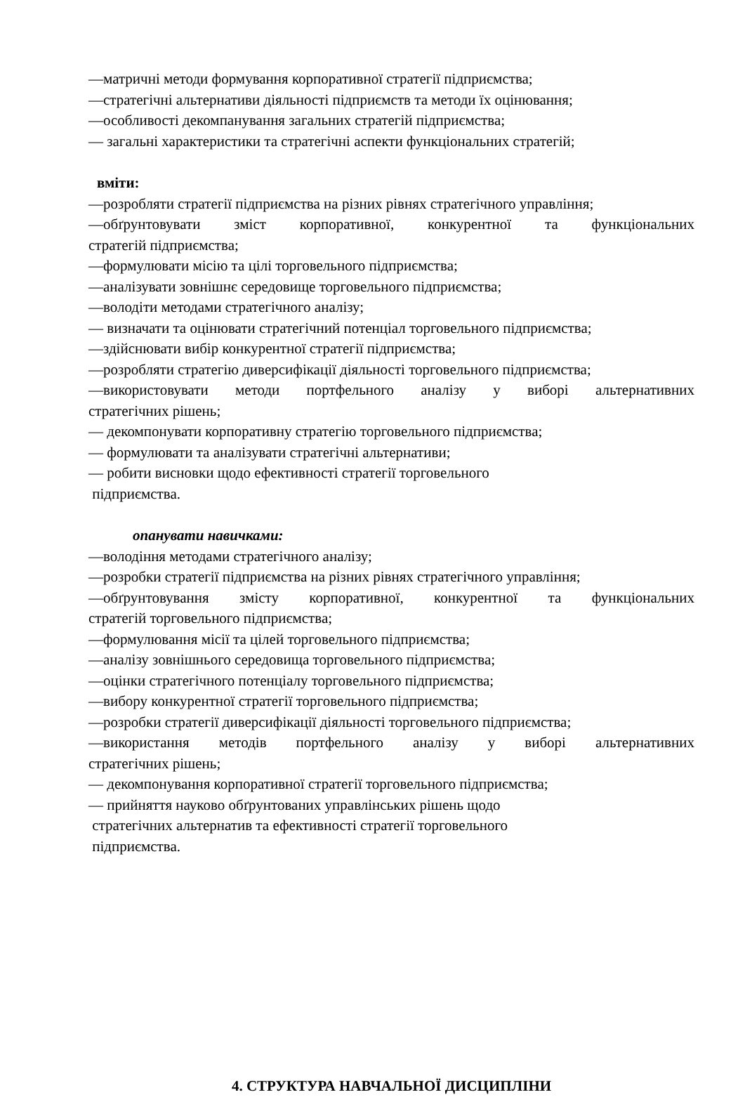—матричні методи формування корпоративної стратегії підприємства;
—стратегічні альтернативи діяльності підприємств та методи їх оцінювання;
—особливості декомпанування загальних стратегій підприємства;
— загальні характеристики та стратегічні аспекти функціональних стратегій;
вміти:
—розробляти стратегії підприємства на різних рівнях стратегічного управління;
—обґрунтовувати зміст корпоративної, конкурентної та функціональних
стратегій підприємства;
—формулювати місію та цілі торговельного підприємства;
—аналізувати зовнішнє середовище торговельного підприємства;
—володіти методами стратегічного аналізу;
— визначати та оцінювати стратегічний потенціал торговельного підприємства;
—здійснювати вибір конкурентної стратегії підприємства;
—розробляти стратегію диверсифікації діяльності торговельного підприємства;
—використовувати методи портфельного аналізу у виборі альтернативних
стратегічних рішень;
— декомпонувати корпоративну стратегію торговельного підприємства;
— формулювати та аналізувати стратегічні альтернативи;
— робити висновки щодо ефективності стратегії торговельного
підприємства.
опанувати навичками:
—володіння методами стратегічного аналізу;
—розробки стратегії підприємства на різних рівнях стратегічного управління;
—обґрунтовування змісту корпоративної, конкурентної та функціональних
стратегій торговельного підприємства;
—формулювання місії та цілей торговельного підприємства;
—аналізу зовнішнього середовища торговельного підприємства;
—оцінки стратегічного потенціалу торговельного підприємства;
—вибору конкурентної стратегії торговельного підприємства;
—розробки стратегії диверсифікації діяльності торговельного підприємства;
—використання методів портфельного аналізу у виборі альтернативних
стратегічних рішень;
— декомпонування корпоративної стратегії торговельного підприємства;
— прийняття науково обґрунтованих управлінських рішень щодо
стратегічних альтернатив та ефективності стратегії торговельного
підприємства.
4. СТРУКТУРА НАВЧАЛЬНОЇ ДИСЦИПЛІНИ